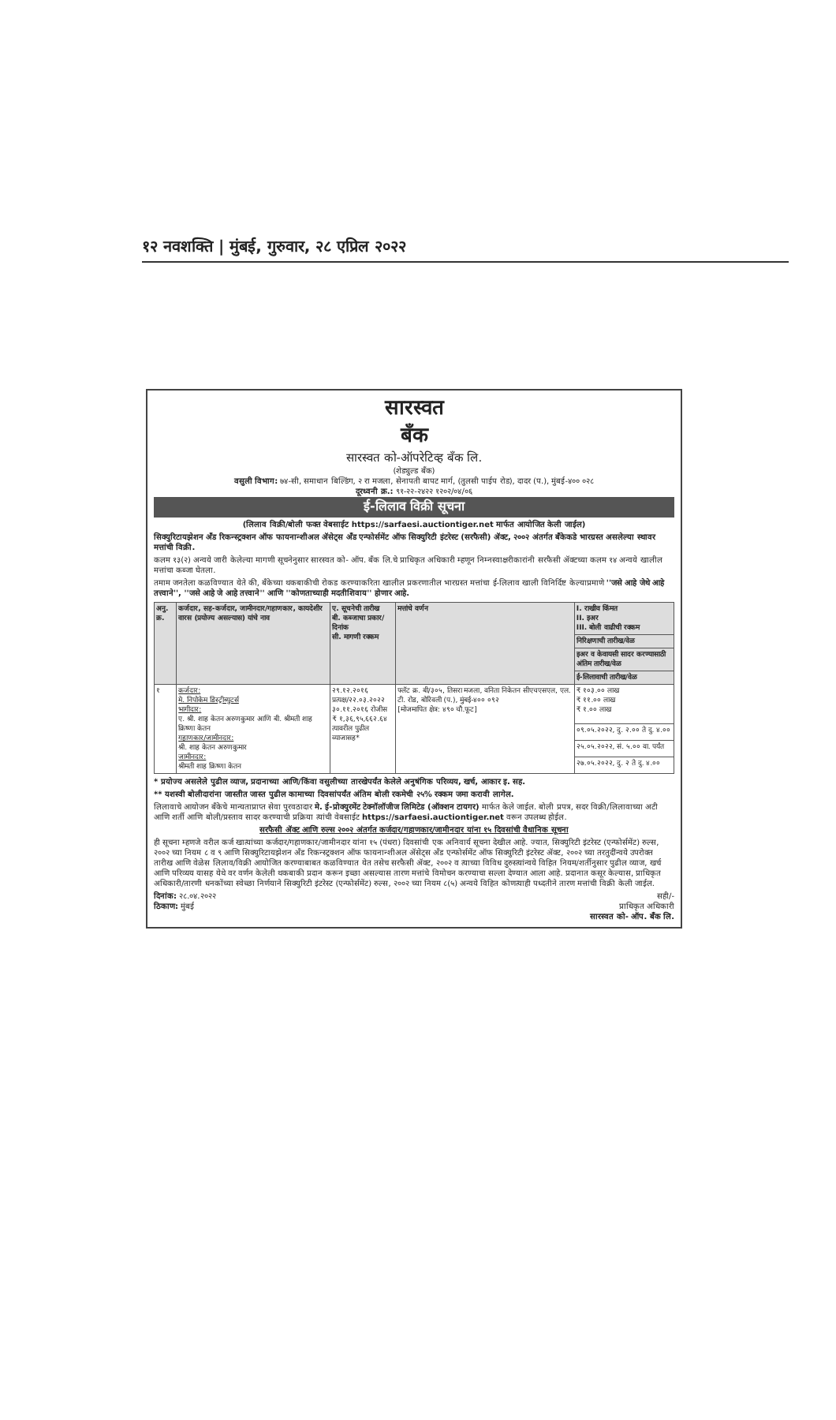१२ नवशक्ति | मुंबई, गुरुवार, २८ एप्रिल २०२२
सारस्वत
बँक
सारस्वत को-ऑपरेटिव्ह बँक लि.
(शेड्युल्ड बँक)
वसुली विभाग: ७४-सी, समाधान बिल्डिंग, २ रा मजला, सेनापती बापट मार्ग, (तुलसी पाईप रोड), दादर (प.), मुंबई-४०० ०२८
दूरध्वनी क्र.: ९१-२२-२४२२ १२०२/०४/०६
ई-लिलाव विक्री सूचना
(लिलाव विक्री/बोली फक्त वेबसाईट https://sarfaesi.auctiontiger.net मार्फत आयोजित केली जाईल)
सिक्युरिटायझेशन अँड रिकन्स्ट्रक्शन ऑफ फायनान्शीअल ॲसेट्स अँड एन्फोर्समेंट ऑफ सिक्युरिटी इंटरेस्ट (सरफैसी) ॲक्ट, २००२ अंतर्गत बँकेकडे भारग्रस्त असलेल्या स्थावर मत्तांची विक्री.
कलम १३(२) अन्वये जारी केलेल्या मागणी सूचनेनुसार सारस्वत को- ऑप. बँक लि.चे प्राधिकृत अधिकारी म्हणून निम्नस्वाक्षरीकारांनी सरफैसी ॲक्टच्या कलम १४ अन्वये खालील मत्तांचा कब्जा घेतला.
तमाम जनतेला कळविण्यात येते की, बँकेच्या थकबाकीची रोकड करण्याकरिता खालील प्रकरणातील भारग्रस्त मत्तांचा ई-लिलाव खाली विनिर्दिष्ट केल्याप्रमाणे ''जसे आहे जेथे आहे तत्त्वाने'', ''जसे आहे जे आहे तत्त्वाने'' आणि ''कोणताच्याही मदतीशिवाय'' होणार आहे.
| अनु. क्र. | कर्जदार, सह-कर्जदार, जामीनदार/गहाणकार, कायदेशीर वारस (प्रयोज्य असल्यास) यांचे नाव | ए. सूचनेची तारीख बी. कब्जाचा प्रकार/ दिनांक सी. मागणी रक्कम | मत्तांचे वर्णन | I. राखीव किंमत II. इअर III. बोली वाढीची रक्कम |
| --- | --- | --- | --- | --- |
| | | | | निरिक्षणाची तारीख/वेळ |
| | | | | इअर व केवायसी सादर करण्यासाठी अंतिम तारीख/वेळ |
| | | | | ई-लिलावाची तारीख/वेळ |
| १ | कर्जदार: मे. निपोकेम डिस्ट्रीब्युटर्स भागीदार: ए. श्री. शाह केतन अरुणकुमार आणि बी. श्रीमती शाह क्रिष्णा केतन गहाणकार/जामीनदार: श्री. शाह केतन अरुणकुमार जामीनदार: श्रीमती शाह क्रिष्णा केतन | २९.१२.२०१६ प्रत्यक्ष/२२.०३.२०२२ ३०.११.२०१६ रोजीस ₹ १,३६,९५,६६२.६४ त्यावरील पुढील व्याजासह* | फ्लॅट क्र. बी/३०५, तिसरा मजला, वनिता निकेतन सीएचएसएल, एल. टी. रोड, बोरिवली (प.), मुंबई-४०० ०९२ [मोजमापित क्षेत्र: ४९० चौ.फूट] | ₹ १०३.०० लाख ₹ ११.०० लाख ₹ १.०० लाख |
| | | | | ०९.०५.२०२२, दु. २.०० ते दु. ४.०० |
| | | | | २५.०५.२०२२, सं. ५.०० वा. पर्यंत |
| | | | | २७.०५.२०२२, दु. २ ते दु. ४.०० |
* प्रयोज्य असलेले पुढील व्याज, प्रदानाच्या आणि/किंवा वसुलीच्या तारखेपर्यंत केलेले अनुषंगिक परिव्यय, खर्च, आकार इ. सह.
** यशस्वी बोलीदारांना जास्तीत जास्त पुढील कामाच्या दिवसांपर्यंत अंतिम बोली रकमेची २५% रक्कम जमा करावी लागेल.
लिलावाचे आयोजन बँकेचे मान्यताप्राप्त सेवा पुरवठादार मे. ई-प्रोक्युरमेंट टेक्नॉलॉजीज लिमिटेड (ऑक्शन टायगर) मार्फत केले जाईल. बोली प्रपत्र, सदर विक्री/लिलावाच्या अटी आणि शर्ती आणि बोली/प्रस्ताव सादर करण्याची प्रक्रिया त्यांची वेबसाईट https://sarfaesi.auctiontiger.net वरून उपलब्ध होईल.
सरफैसी ॲक्ट आणि रुल्स २००२ अंतर्गत कर्जदार/गहाणकार/जामीनदार यांना १५ दिवसांची वैधानिक सूचना
ही सूचना म्हणजे वरील कर्ज खात्यांच्या कर्जदार/गहाणकार/जामीनदार यांना १५ (पंधरा) दिवसांची एक अनिवार्य सूचना देखील आहे. ज्यात, सिक्युरिटी इंटरेस्ट (एन्फोर्समेंट) रुल्स, २००२ च्या नियम ८ व ९ आणि सिक्युरिटायझेशन अँड रिकन्स्ट्रक्शन ऑफ फायनान्शीअल ॲसेट्स अँड एन्फोर्समेंट ऑफ सिक्युरिटी इंटरेस्ट ॲक्ट, २००२ च्या तरतुदींन्वये उपरोक्त तारीख आणि वेळेस लिलाव/विक्री आयोजित करण्याबाबत कळविण्यात येत तसेच सरफैसी ॲक्ट, २००२ व त्याच्या विविध दुरुस्त्यांन्वये विहित नियम/शर्तीनुसार पुढील व्याज, खर्च आणि परिव्यय यासह येथे वर वर्णन केलेली थकबाकी प्रदान करून इच्छा असल्यास तारण मत्तांचे विमोचन करण्याचा सल्ला देण्यात आला आहे. प्रदानात कसूर केल्यास, प्राधिकृत अधिकारी/तारणी धनकोंच्या स्वेच्छा निर्णयाने सिक्युरिटी इंटरेस्ट (एन्फोर्समेंट) रुल्स, २००२ च्या नियम ८(५) अन्वये विहित कोणत्याही पध्दतीने तारण मत्तांची विक्री केली जाईल.
दिनांक: २८.०४.२०२२
ठिकाण: मुंबई
सही/-
प्राधिकृत अधिकारी
सारस्वत को- ऑप. बँक लि.